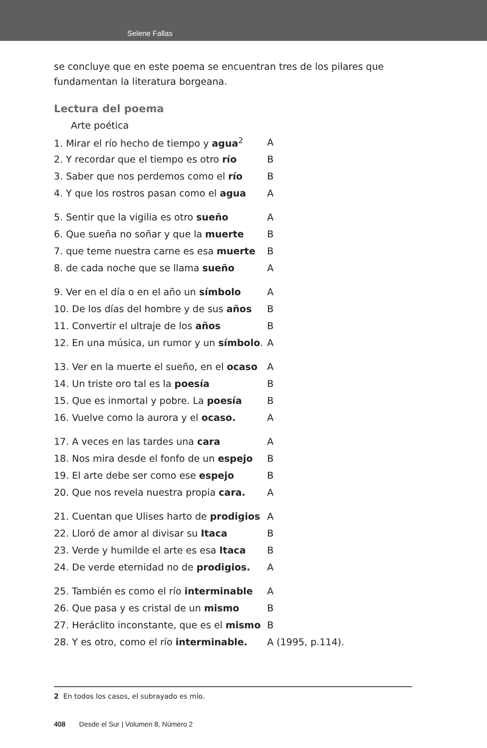Selene Fallas
se concluye que en este poema se encuentran tres de los pilares que fundamentan la literatura borgeana.
Lectura del poema
Arte poética
| 1. Mirar el río hecho de tiempo y agua<sup>2</sup> | A |
| 2. Y recordar que el tiempo es otro río | B |
| 3. Saber que nos perdemos como el río | B |
| 4. Y que los rostros pasan como el agua | A |
| 5. Sentir que la vigilia es otro sueño | A |
| 6. Que sueña no soñar y que la muerte | B |
| 7. que teme nuestra carne es esa muerte | B |
| 8. de cada noche que se llama sueño | A |
| 9. Ver en el día o en el año un símbolo | A |
| 10. De los días del hombre y de sus años | B |
| 11. Convertir el ultraje de los años | B |
| 12. En una música, un rumor y un símbolo . | A |
| 13. Ver en la muerte el sueño, en el ocaso | A |
| 14. Un triste oro tal es la poesía | B |
| 15. Que es inmortal y pobre. La poesía | B |
| 16. Vuelve como la aurora y el ocaso. | A |
| 17. A veces en las tardes una cara | A |
| 18. Nos mira desde el fonfo de un espejo | B |
| 19. El arte debe ser como ese espejo | B |
| 20. Que nos revela nuestra propia cara. | A |
| 21. Cuentan que Ulises harto de prodigios | A |
| 22. Lloró de amor al divisar su Itaca | B |
| 23. Verde y humilde el arte es esa Itaca | B |
| 24. De verde eternidad no de prodigios. | A |
| 25. También es como el río interminable | A |
| 26. Que pasa y es cristal de un mismo | B |
| 27. Heráclito inconstante, que es el mismo | B |
| 28. Y es otro, como el río interminable. | A (1995, p.114). |
2 En todos los casos, el subrayado es mío.
408 Desde el Sur | Volumen 8, Número 2